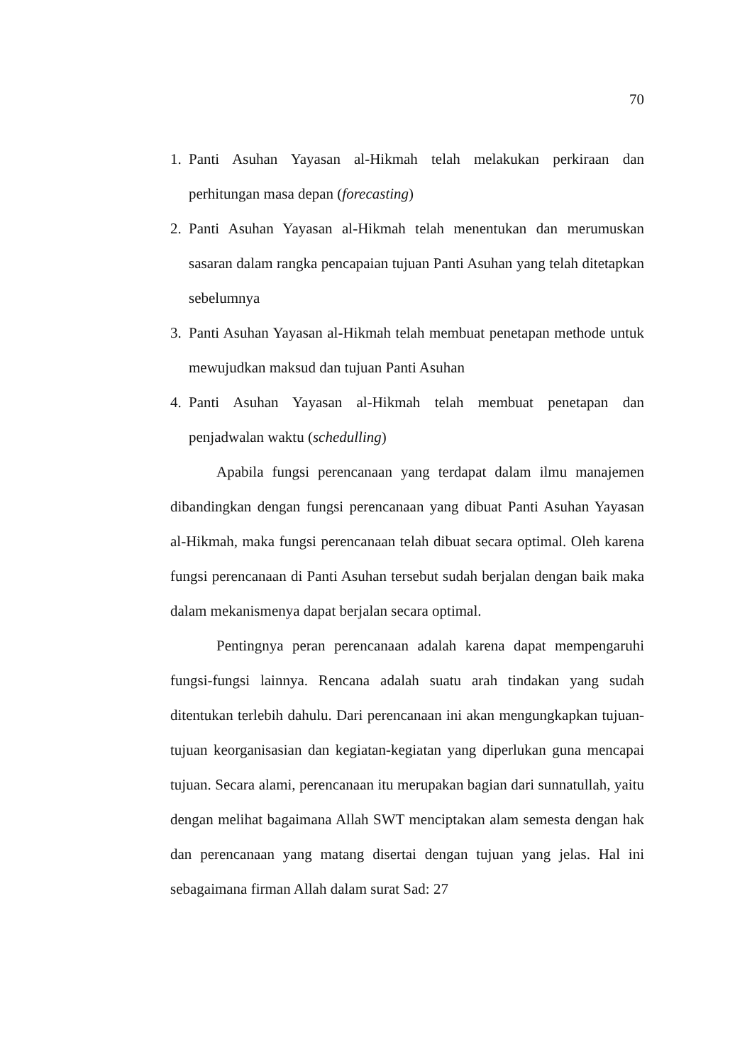70
1. Panti Asuhan Yayasan al-Hikmah telah melakukan perkiraan dan perhitungan masa depan (forecasting)
2. Panti Asuhan Yayasan al-Hikmah telah menentukan dan merumuskan sasaran dalam rangka pencapaian tujuan Panti Asuhan yang telah ditetapkan sebelumnya
3. Panti Asuhan Yayasan al-Hikmah telah membuat penetapan methode untuk mewujudkan maksud dan tujuan Panti Asuhan
4. Panti Asuhan Yayasan al-Hikmah telah membuat penetapan dan penjadwalan waktu (schedulling)
Apabila fungsi perencanaan yang terdapat dalam ilmu manajemen dibandingkan dengan fungsi perencanaan yang dibuat Panti Asuhan Yayasan al-Hikmah, maka fungsi perencanaan telah dibuat secara optimal. Oleh karena fungsi perencanaan di Panti Asuhan tersebut sudah berjalan dengan baik maka dalam mekanismenya dapat berjalan secara optimal.
Pentingnya peran perencanaan adalah karena dapat mempengaruhi fungsi-fungsi lainnya. Rencana adalah suatu arah tindakan yang sudah ditentukan terlebih dahulu. Dari perencanaan ini akan mengungkapkan tujuan-tujuan keorganisasian dan kegiatan-kegiatan yang diperlukan guna mencapai tujuan. Secara alami, perencanaan itu merupakan bagian dari sunnatullah, yaitu dengan melihat bagaimana Allah SWT menciptakan alam semesta dengan hak dan perencanaan yang matang disertai dengan tujuan yang jelas. Hal ini sebagaimana firman Allah dalam surat Sad: 27